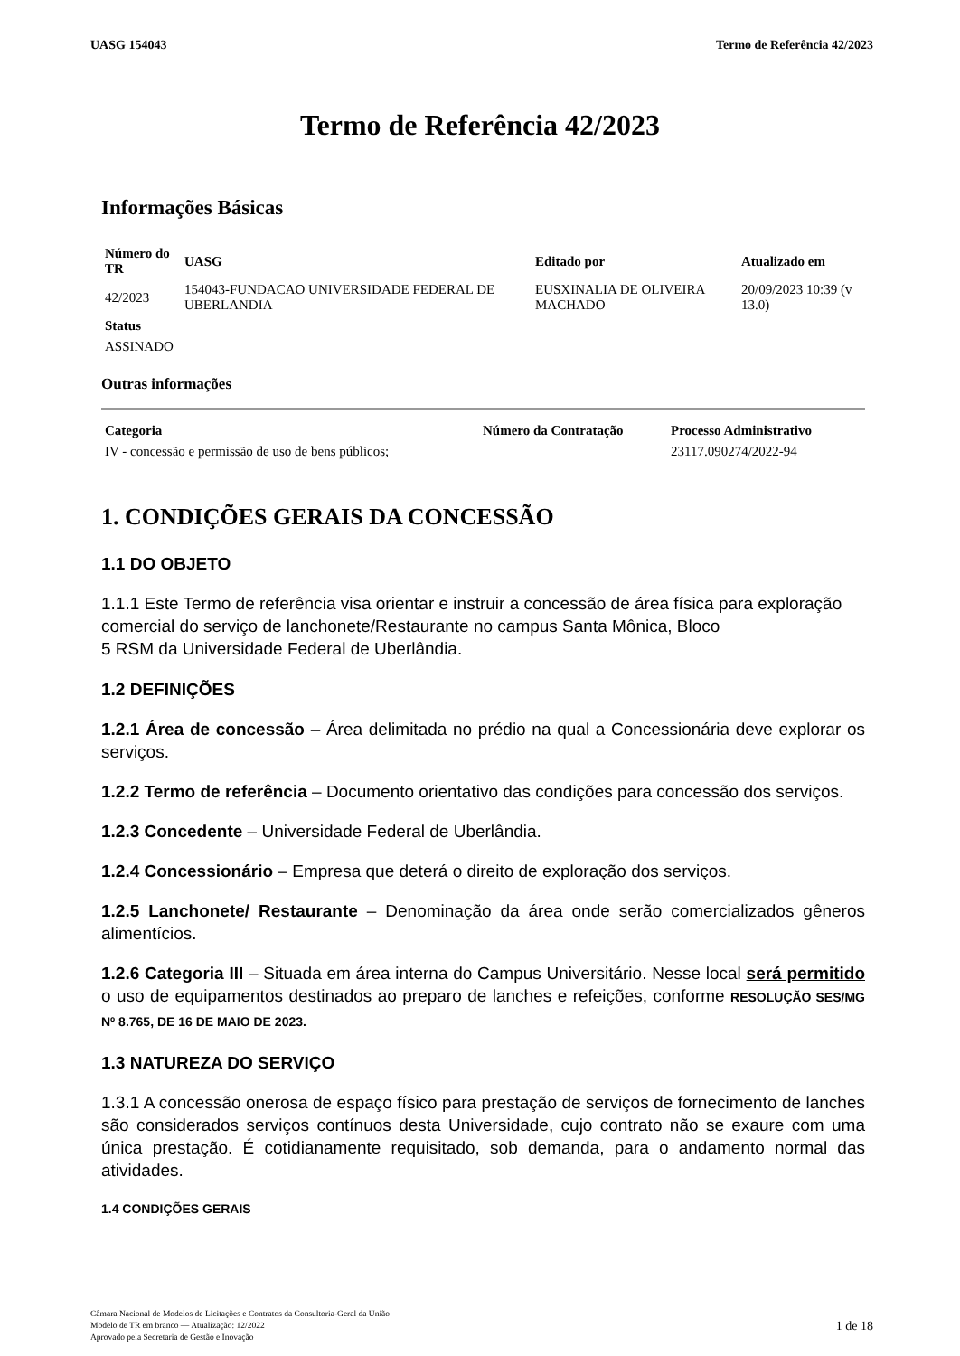UASG 154043 Termo de Referência 42/2023
Termo de Referência 42/2023
Informações Básicas
| Número do TR | UASG | Editado por | Atualizado em |
| --- | --- | --- | --- |
| 42/2023 | 154043-FUNDACAO UNIVERSIDADE FEDERAL DE UBERLANDIA | EUSXINALIA DE OLIVEIRA MACHADO | 20/09/2023 10:39 (v 13.0) |
| Status | | | |
| ASSINADO | | | |
Outras informações
| Categoria | Número da Contratação | Processo Administrativo |
| --- | --- | --- |
| IV - concessão e permissão de uso de bens públicos; | | 23117.090274/2022-94 |
1. CONDIÇÕES GERAIS DA CONCESSÃO
1.1 DO OBJETO
1.1.1 Este Termo de referência visa orientar e instruir a concessão de área física para exploração
comercial do serviço de lanchonete/Restaurante no campus Santa Mônica, Bloco
5 RSM da Universidade Federal de Uberlândia.
1.2 DEFINIÇÕES
1.2.1 Área de concessão – Área delimitada no prédio na qual a Concessionária deve explorar os serviços.
1.2.2 Termo de referência – Documento orientativo das condições para concessão dos serviços.
1.2.3 Concedente – Universidade Federal de Uberlândia.
1.2.4 Concessionário – Empresa que deterá o direito de exploração dos serviços.
1.2.5 Lanchonete/ Restaurante – Denominação da área onde serão comercializados gêneros alimentícios.
1.2.6 Categoria III – Situada em área interna do Campus Universitário. Nesse local será permitido o uso de equipamentos destinados ao preparo de lanches e refeições, conforme RESOLUÇÃO SES/MG Nº 8.765, DE 16 DE MAIO DE 2023.
1.3 NATUREZA DO SERVIÇO
1.3.1 A concessão onerosa de espaço físico para prestação de serviços de fornecimento de lanches são considerados serviços contínuos desta Universidade, cujo contrato não se exaure com uma única prestação. É cotidianamente requisitado, sob demanda, para o andamento normal das atividades.
1.4 CONDIÇÕES GERAIS
Câmara Nacional de Modelos de Licitações e Contratos da Consultoria-Geral da União
Modelo de TR em branco — Atualização: 12/2022
Aprovado pela Secretaria de Gestão e Inovação
1 de 18